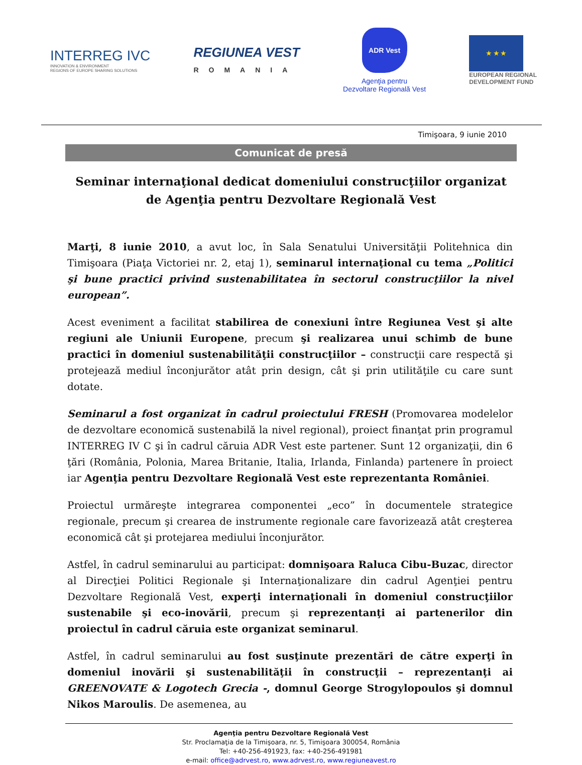INTERREG IVC
INNOVATION & ENVIRONMENT
REGIONS OF EUROPE SHARING SOLUTIONS
REGIUNEA VEST
ROMANIA
ADR Vest
Agenţia pentru
Dezvoltare Regională Vest
★ ★ ★
EUROPEAN REGIONAL
DEVELOPMENT FUND
Timişoara, 9 iunie 2010
Comunicat de presă
Seminar internaţional dedicat domeniului construcţiilor organizat de Agenţia pentru Dezvoltare Regională Vest
Marţi, 8 iunie 2010, a avut loc, în Sala Senatului Universităţii Politehnica din Timişoara (Piaţa Victoriei nr. 2, etaj 1), seminarul internaţional cu tema „Politici şi bune practici privind sustenabilitatea în sectorul construcţiilor la nivel european”.
Acest eveniment a facilitat stabilirea de conexiuni între Regiunea Vest şi alte regiuni ale Uniunii Europene, precum şi realizarea unui schimb de bune practici în domeniul sustenabilităţii construcţiilor – construcţii care respectă şi protejează mediul înconjurător atât prin design, cât şi prin utilităţile cu care sunt dotate.
Seminarul a fost organizat în cadrul proiectului FRESH (Promovarea modelelor de dezvoltare economică sustenabilă la nivel regional), proiect finanţat prin programul INTERREG IV C şi în cadrul căruia ADR Vest este partener. Sunt 12 organizaţii, din 6 ţări (România, Polonia, Marea Britanie, Italia, Irlanda, Finlanda) partenere în proiect iar Agenţia pentru Dezvoltare Regională Vest este reprezentanta României.
Proiectul urmăreşte integrarea componentei „eco” în documentele strategice regionale, precum şi crearea de instrumente regionale care favorizează atât creşterea economică cât şi protejarea mediului înconjurător.
Astfel, în cadrul seminarului au participat: domnişoara Raluca Cibu-Buzac, director al Direcţiei Politici Regionale şi Internaţionalizare din cadrul Agenţiei pentru Dezvoltare Regională Vest, experţi internaţionali în domeniul construcţiilor sustenabile şi eco-inovării, precum şi reprezentanţi ai partenerilor din proiectul în cadrul căruia este organizat seminarul.
Astfel, în cadrul seminarului au fost susţinute prezentări de către experţi în domeniul inovării şi sustenabilităţii în construcţii – reprezentanţi ai GREENOVATE & Logotech Grecia -, domnul George Strogylopoulos şi domnul Nikos Maroulis. De asemenea, au
Agenţia pentru Dezvoltare Regională Vest
Str. Proclamaţia de la Timişoara, nr. 5, Timişoara 300054, România
Tel: +40-256-491923, fax: +40-256-491981
e-mail: office@adrvest.ro, www.adrvest.ro, www.regiuneavest.ro